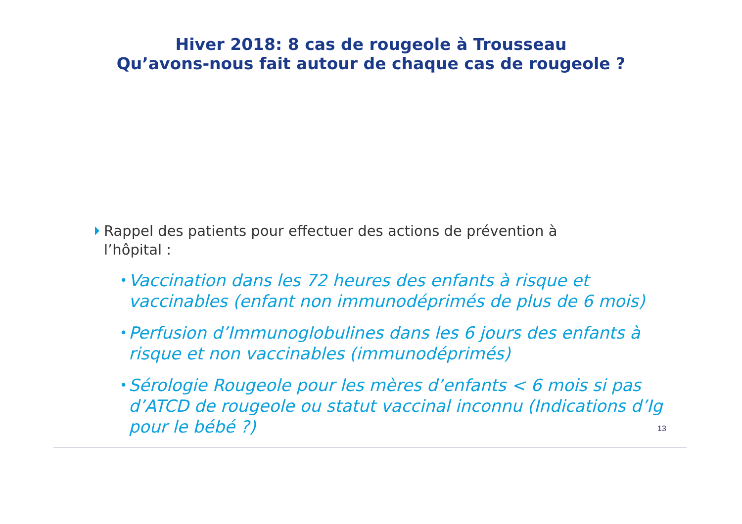Hiver 2018: 8 cas de rougeole à Trousseau
Qu’avons-nous fait autour de chaque cas de rougeole ?
Rappel des patients pour effectuer des actions de prévention à l’hôpital :
• Vaccination dans les 72 heures des enfants à risque et vaccinables (enfant non immunodéprimés de plus de 6 mois)
• Perfusion d’Immunoglobulines dans les 6 jours des enfants à risque et non vaccinables (immunodéprimés)
• Sérologie Rougeole pour les mères d’enfants < 6 mois si pas d’ATCD de rougeole ou statut vaccinal inconnu (Indications d’Ig pour le bébé ?)
13